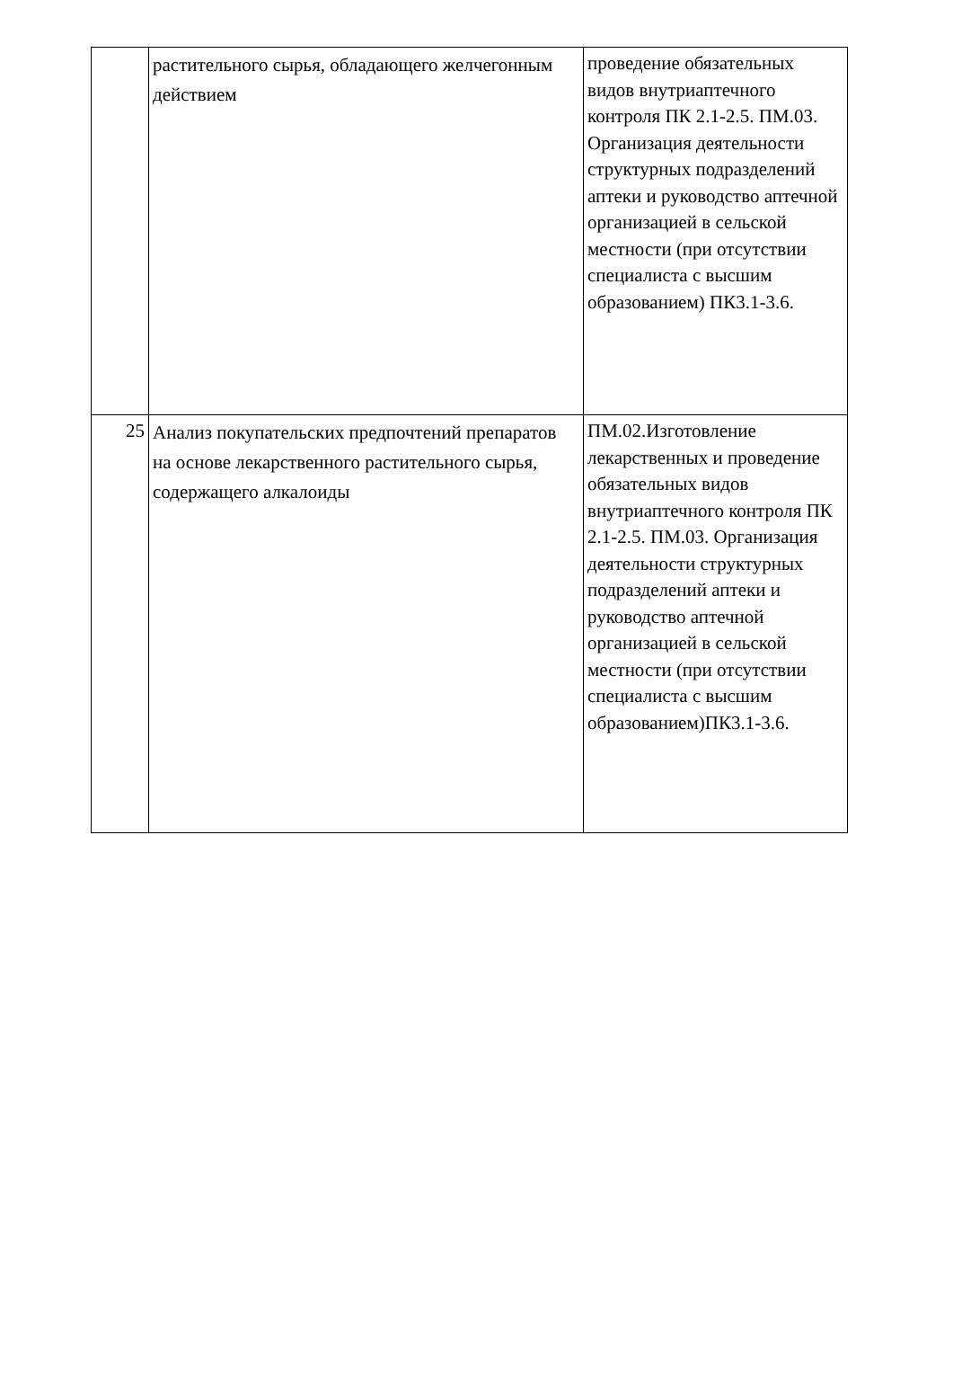| | растительного сырья, обладающего желчегонным действием | проведение обязательных видов внутриаптечного контроля ПК 2.1-2.5. ПМ.03. Организация деятельности структурных подразделений аптеки и руководство аптечной организацией в сельской местности (при отсутствии специалиста с высшим образованием) ПК3.1-3.6. |
| 25 | Анализ покупательских предпочтений препаратов на основе лекарственного растительного сырья, содержащего алкалоиды | ПМ.02.Изготовление лекарственных и проведение обязательных видов внутриаптечного контроля ПК 2.1-2.5. ПМ.03. Организация деятельности структурных подразделений аптеки и руководство аптечной организацией в сельской местности (при отсутствии специалиста с высшим образованием)ПК3.1-3.6. |